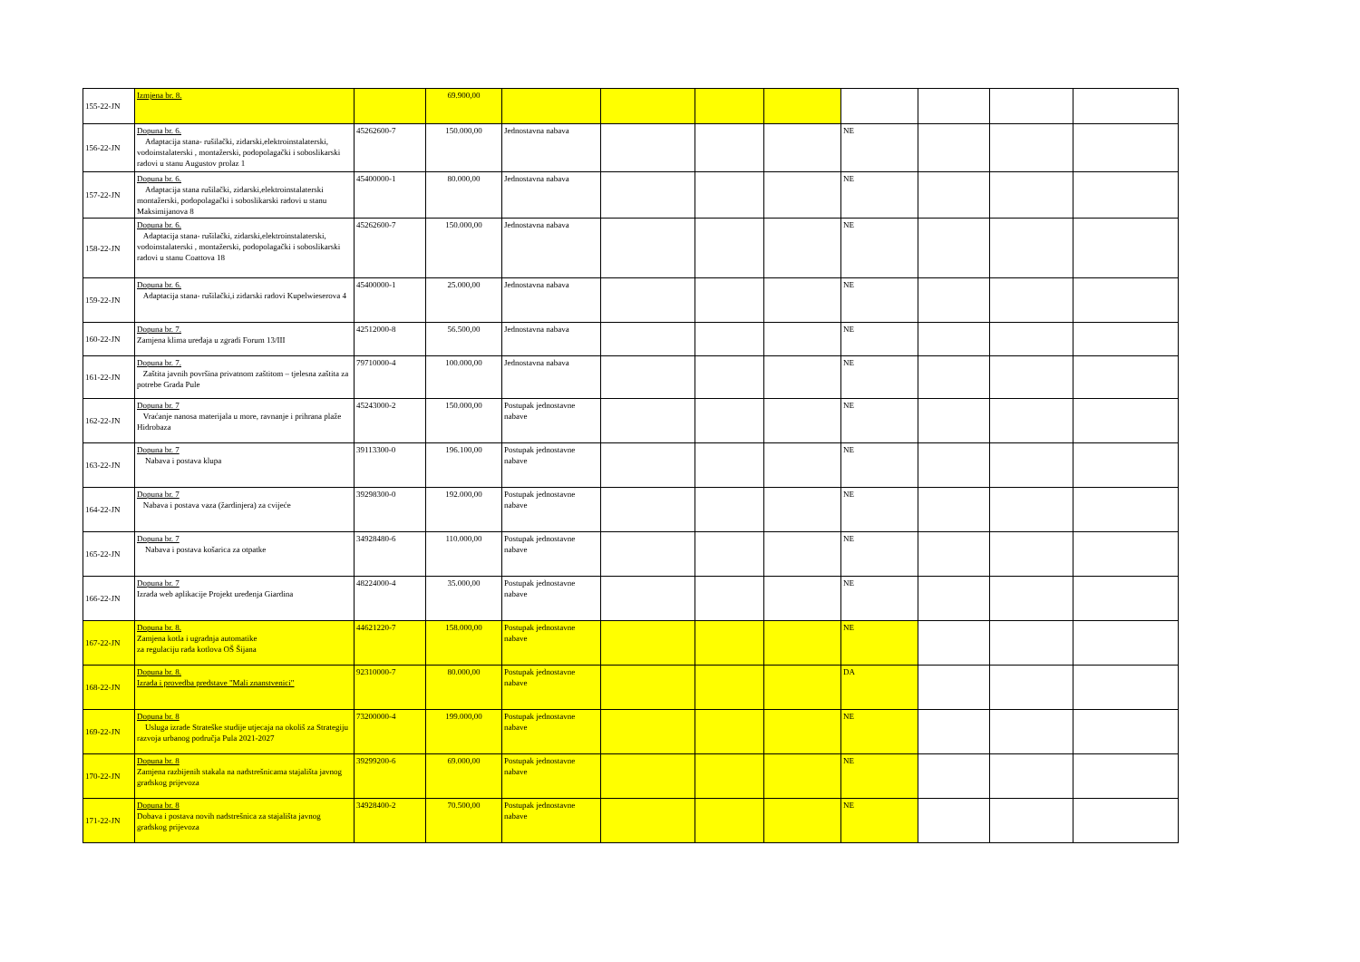| 155-22-JN | Izmjena br. 8. | | 69.900,00 | | | | | | | | |
| 156-22-JN | Dopuna br. 6. Adaptacija stana- rušilački, zidarski,elektroinstalaterski, vodoinstalaterski , montažerski, podopolagački i soboslikarski radovi u stanu Augustov prolaz 1 | 45262600-7 | 150.000,00 | Jednostavna nabava | | | | NE | | | |
| 157-22-JN | Dopuna br. 6. Adaptacija stana rušilački, zidarski,elektroinstalaterski montažerski, podopolagački i soboslikarski radovi u stanu Maksimijanova 8 | 45400000-1 | 80.000,00 | Jednostavna nabava | | | | NE | | | |
| 158-22-JN | Dopuna br. 6. Adaptacija stana- rušilački, zidarski,elektroinstalaterski, vodoinstalaterski , montažerski, podopolagački i soboslikarski radovi u stanu Coattova 18 | 45262600-7 | 150.000,00 | Jednostavna nabava | | | | NE | | | |
| 159-22-JN | Dopuna br. 6. Adaptacija stana- rušilački,i zidarski radovi Kupelwieserova 4 | 45400000-1 | 25.000,00 | Jednostavna nabava | | | | NE | | | |
| 160-22-JN | Dopuna br. 7. Zamjena klima uređaja u zgradi Forum 13/III | 42512000-8 | 56.500,00 | Jednostavna nabava | | | | NE | | | |
| 161-22-JN | Dopuna br. 7. Zaštita javnih površina privatnom zaštitom – tjelesna zaštita za potrebe Grada Pule | 79710000-4 | 100.000,00 | Jednostavna nabava | | | | NE | | | |
| 162-22-JN | Dopuna br. 7 Vraćanje nanosa materijala u more, ravnanje i prihrana plaže Hidrobaza | 45243000-2 | 150.000,00 | Postupak jednostavne nabave | | | | NE | | | |
| 163-22-JN | Dopuna br. 7 Nabava i postava klupa | 39113300-0 | 196.100,00 | Postupak jednostavne nabave | | | | NE | | | |
| 164-22-JN | Dopuna br. 7 Nabava i postava vaza (žardinjera) za cvijeće | 39298300-0 | 192.000,00 | Postupak jednostavne nabave | | | | NE | | | |
| 165-22-JN | Dopuna br. 7 Nabava i postava košarica za otpatke | 34928480-6 | 110.000,00 | Postupak jednostavne nabave | | | | NE | | | |
| 166-22-JN | Dopuna br. 7 Izrada web aplikacije Projekt uređenja Giardina | 48224000-4 | 35.000,00 | Postupak jednostavne nabave | | | | NE | | | |
| 167-22-JN | Dopuna br. 8. Zamjena kotla i ugradnja automatike za regulaciju rada kotlova OŠ Šijana | 44621220-7 | 158.000,00 | Postupak jednostavne nabave | | | | NE | | | |
| 168-22-JN | Dopuna br. 8. Izrada i provedba predstave "Mali znanstvenici" | 92310000-7 | 80.000,00 | Postupak jednostavne nabave | | | | DA | | | |
| 169-22-JN | Dopuna br. 8 Usluga izrade Strateške studije utjecaja na okoliš za Strategiju razvoja urbanog područja Pula 2021-2027 | 73200000-4 | 199.000,00 | Postupak jednostavne nabave | | | | NE | | | |
| 170-22-JN | Dopuna br. 8 Zamjena razbijenih stakala na nadstrešnicama stajališta javnog gradskog prijevoza | 39299200-6 | 69.000,00 | Postupak jednostavne nabave | | | | NE | | | |
| 171-22-JN | Dopuna br. 8 Dobava i postava novih nadstrešnica za stajališta javnog gradskog prijevoza | 34928400-2 | 70.500,00 | Postupak jednostavne nabave | | | | NE | | | |